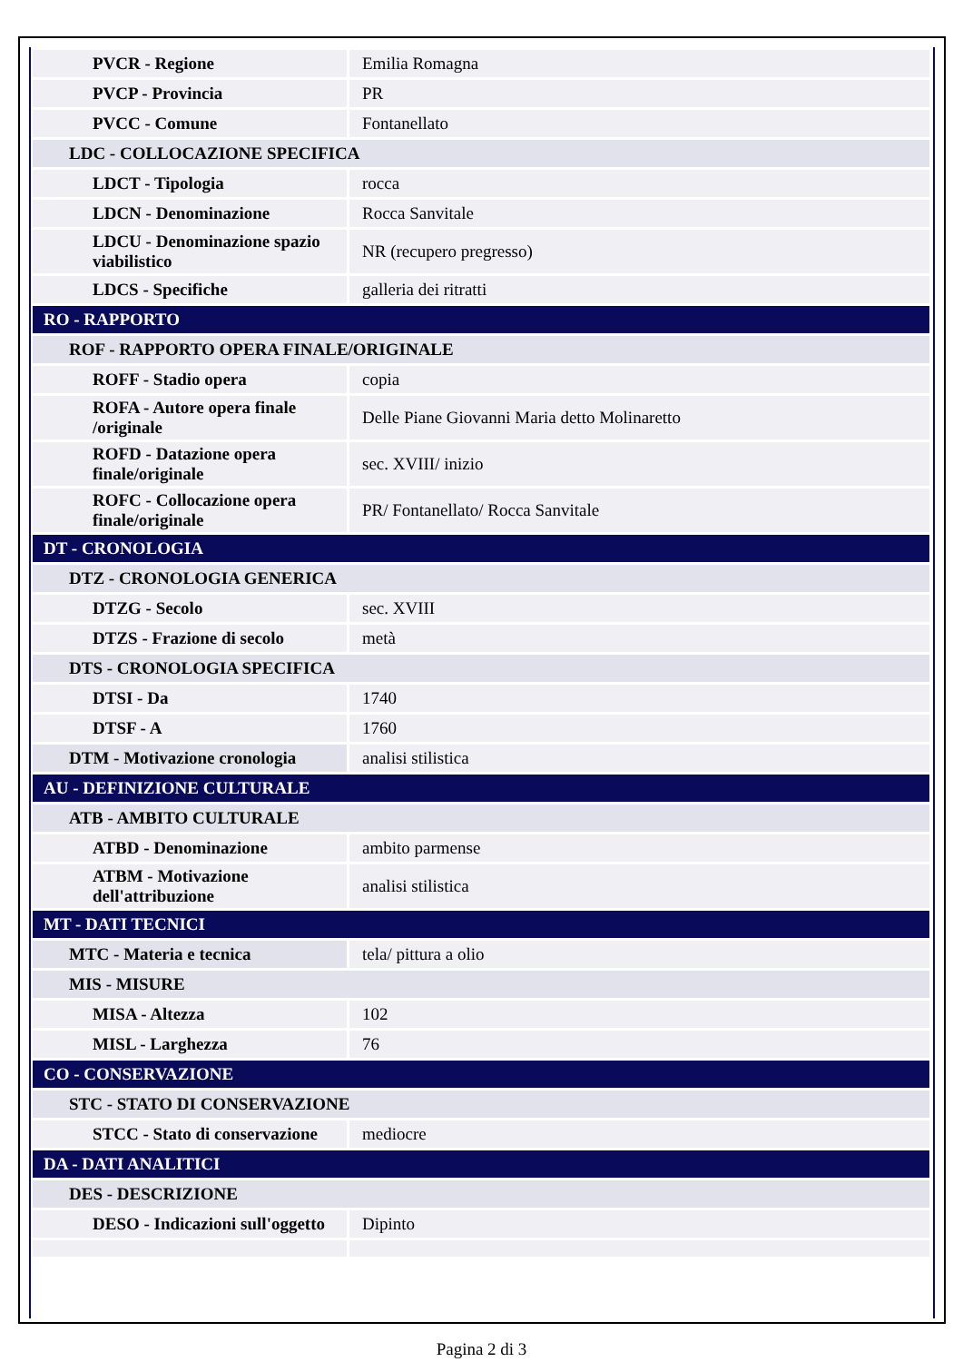| PVCR - Regione | Emilia Romagna |
| PVCP - Provincia | PR |
| PVCC - Comune | Fontanellato |
| LDC - COLLOCAZIONE SPECIFICA | |
| LDCT - Tipologia | rocca |
| LDCN - Denominazione | Rocca Sanvitale |
| LDCU - Denominazione spazio viabilistico | NR (recupero pregresso) |
| LDCS - Specifiche | galleria dei ritratti |
| RO - RAPPORTO | |
| ROF - RAPPORTO OPERA FINALE/ORIGINALE | |
| ROFF - Stadio opera | copia |
| ROFA - Autore opera finale /originale | Delle Piane Giovanni Maria detto Molinaretto |
| ROFD - Datazione opera finale/originale | sec. XVIII/ inizio |
| ROFC - Collocazione opera finale/originale | PR/ Fontanellato/ Rocca Sanvitale |
| DT - CRONOLOGIA | |
| DTZ - CRONOLOGIA GENERICA | |
| DTZG - Secolo | sec. XVIII |
| DTZS - Frazione di secolo | metà |
| DTS - CRONOLOGIA SPECIFICA | |
| DTSI - Da | 1740 |
| DTSF - A | 1760 |
| DTM - Motivazione cronologia | analisi stilistica |
| AU - DEFINIZIONE CULTURALE | |
| ATB - AMBITO CULTURALE | |
| ATBD - Denominazione | ambito parmense |
| ATBM - Motivazione dell'attribuzione | analisi stilistica |
| MT - DATI TECNICI | |
| MTC - Materia e tecnica | tela/ pittura a olio |
| MIS - MISURE | |
| MISA - Altezza | 102 |
| MISL - Larghezza | 76 |
| CO - CONSERVAZIONE | |
| STC - STATO DI CONSERVAZIONE | |
| STCC - Stato di conservazione | mediocre |
| DA - DATI ANALITICI | |
| DES - DESCRIZIONE | |
| DESO - Indicazioni sull'oggetto | Dipinto |
Pagina 2 di 3